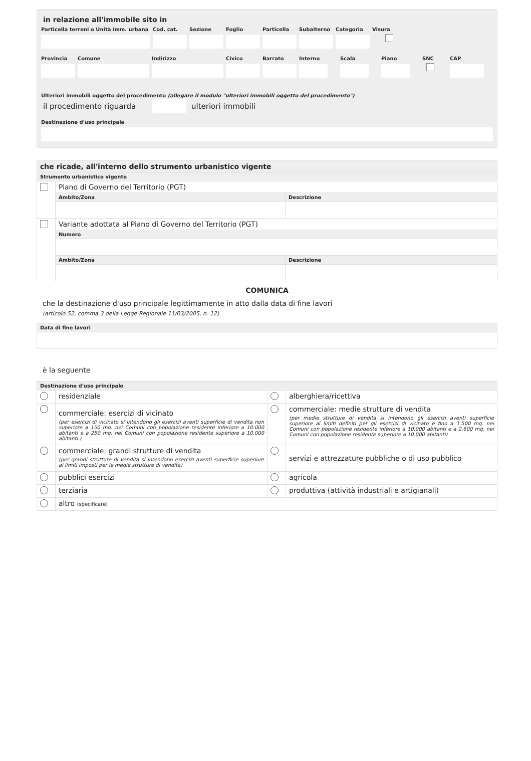in relazione all'immobile sito in
Particella terreni o Unità imm. urbana
Cod. cat. Sezione Foglio Particella Subalterno Categoria Visura
Provincia Comune Indirizzo Civico Barrato Interno Scala Piano SNC
CAP
Ulteriori immobili oggetto del procedimento (allegare il modulo "ulteriori immobili oggetto del procedimento")
il procedimento riguarda ulteriori immobili
Destinazione d'uso principale
| che ricade, all'interno dello strumento urbanistico vigente | | |
| Strumento urbanistico vigente | | |
| | Piano di Governo del Territorio (PGT) | |
| | Ambito/Zona | Descrizione |
| | Variante adottata al Piano di Governo del Territorio (PGT) | |
| | Numero | |
| | Ambito/Zona | Descrizione |
COMUNICA
che la destinazione d'uso principale legittimamente in atto dalla data di fine lavori
(articolo 52, comma 3 della Legge Regionale 11/03/2005, n. 12)
| Data di fine lavori |
è la seguente
| Destinazione d'uso principale | | | |
| | residenziale | | alberghiera/ricettiva |
| | commerciale: esercizi di vicinato (per esercizi di vicinato si intendono gli esercizi aventi superficie di vendita non superiore a 150 mq. nei Comuni con popolazione residente inferiore a 10.000 abitanti e a 250 mq. nei Comuni con popolazione residente superiore a 10.000 abitanti.) | | commerciale: medie strutture di vendita (per medie strutture di vendita si intendono gli esercizi aventi superficie superiore ai limiti definiti per gli esercizi di vicinato e fino a 1.500 mq. nei Comuni con popolazione residente inferiore a 10.000 abitanti e a 2.600 mq. nei Comuni con popolazione residente superiore a 10.000 abitanti) |
| | commerciale: grandi strutture di vendita (per grandi strutture di vendita si intendono esercizi aventi superficie superiore ai limiti imposti per le medie strutture di vendita) | | servizi e attrezzature pubbliche o di uso pubblico |
| | pubblici esercizi | | agricola |
| | terziaria | | produttiva (attività industriali e artigianali) |
| | altro (specificare) | | |